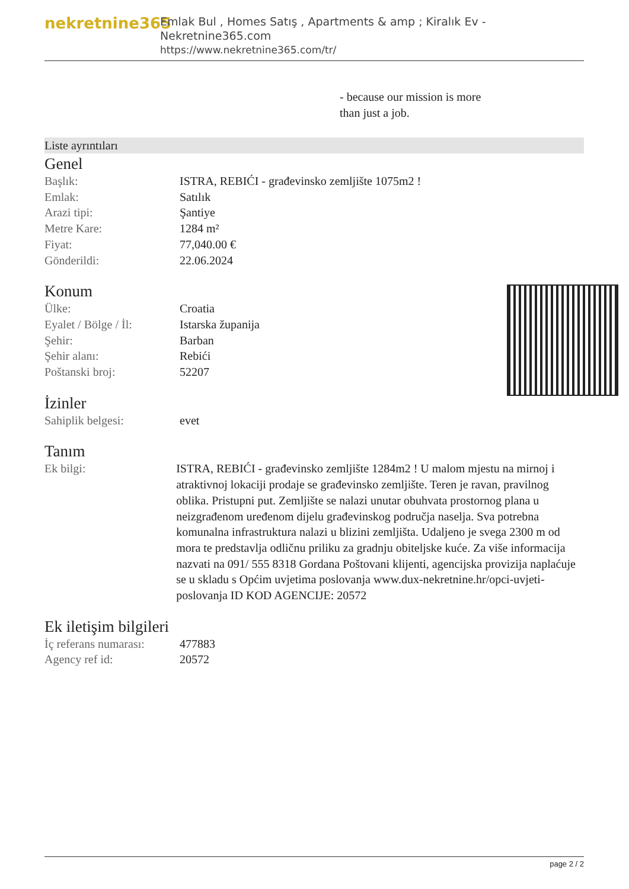nekretnine365
Emlak Bul , Homes Satış , Apartments & amp ; Kiralık Ev - Nekretnine365.com
https://www.nekretnine365.com/tr/
- because our mission is more
than just a job.
Liste ayrıntıları
Genel
| Başlık: | ISTRA, REBIĆI - građevinsko zemljište 1075m2 ! |
| Emlak: | Satılık |
| Arazi tipi: | Şantiye |
| Metre Kare: | 1284 m² |
| Fiyat: | 77,040.00 € |
| Gönderildi: | 22.06.2024 |
Konum
| Ülke: | Croatia |
| Eyalet / Bölge / İl: | Istarska županija |
| Şehir: | Barban |
| Şehir alanı: | Rebići |
| Poštanski broj: | 52207 |
İzinler
| Sahiplik belgesi: | evet |
Tanım
| Ek bilgi: | ISTRA, REBIĆI - građevinsko zemljište 1284m2 ! U malom mjestu na mirnoj i atraktivnoj lokaciji prodaje se građevinsko zemljište. Teren je ravan, pravilnog oblika. Pristupni put. Zemljište se nalazi unutar obuhvata prostornog plana u neizgrađenom uređenom dijelu građevinskog područja naselja. Sva potrebna komunalna infrastruktura nalazi u blizini zemljišta. Udaljeno je svega 2300 m od mora te predstavlja odličnu priliku za gradnju obiteljske kuće. Za više informacija nazvati na 091/ 555 8318 Gordana Poštovani klijenti, agencijska provizija naplaćuje se u skladu s Općim uvjetima poslovanja www.dux-nekretnine.hr/opci-uvjeti-poslovanja ID KOD AGENCIJE: 20572 |
Ek iletişim bilgileri
| İç referans numarası: | 477883 |
| Agency ref id: | 20572 |
page 2 / 2